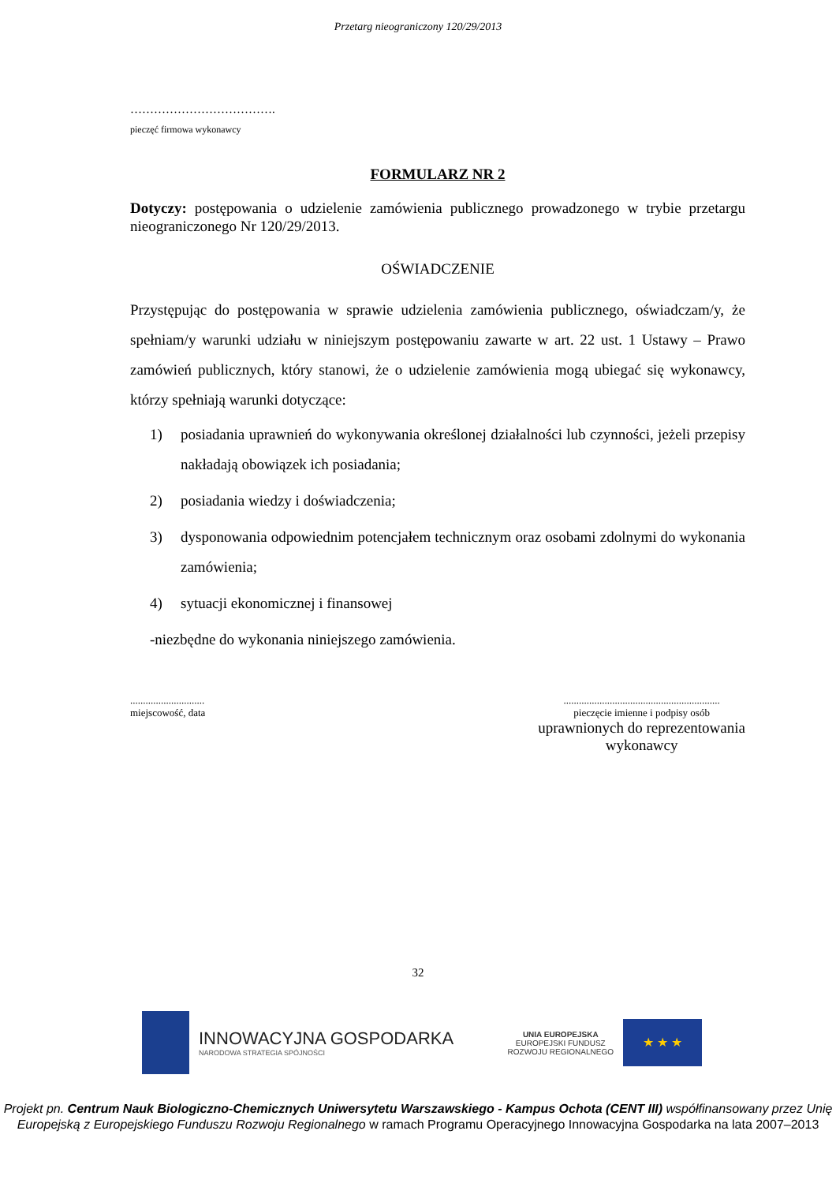Przetarg nieograniczony 120/29/2013
……………………………….
pieczęć firmowa wykonawcy
FORMULARZ NR 2
Dotyczy: postępowania o udzielenie zamówienia publicznego prowadzonego w trybie przetargu nieograniczonego Nr 120/29/2013.
OŚWIADCZENIE
Przystępując do postępowania w sprawie udzielenia zamówienia publicznego, oświadczam/y, że spełniam/y warunki udziału w niniejszym postępowaniu zawarte w art. 22 ust. 1 Ustawy – Prawo zamówień publicznych, który stanowi, że o udzielenie zamówienia mogą ubiegać się wykonawcy, którzy spełniają warunki dotyczące:
1) posiadania uprawnień do wykonywania określonej działalności lub czynności, jeżeli przepisy nakładają obowiązek ich posiadania;
2) posiadania wiedzy i doświadczenia;
3) dysponowania odpowiednim potencjałem technicznym oraz osobami zdolnymi do wykonania zamówienia;
4) sytuacji ekonomicznej i finansowej
-niezbędne do wykonania niniejszego zamówienia.
.............................
miejscowość, data
.............................................................
pieczęcie imienne i podpisy osób
uprawnionych do reprezentowania
wykonawcy
32
INNOWACYJNA GOSPODARKA
NARODOWA STRATEGIA SPÓJNOŚCI
UNIA EUROPEJSKA
EUROPEJSKI FUNDUSZ
ROZWOJU REGIONALNEGO
★ ★ ★
Projekt pn. Centrum Nauk Biologiczno-Chemicznych Uniwersytetu Warszawskiego - Kampus Ochota (CENT III) współfinansowany przez Unię Europejską z Europejskiego Funduszu Rozwoju Regionalnego w ramach Programu Operacyjnego Innowacyjna Gospodarka na lata 2007–2013